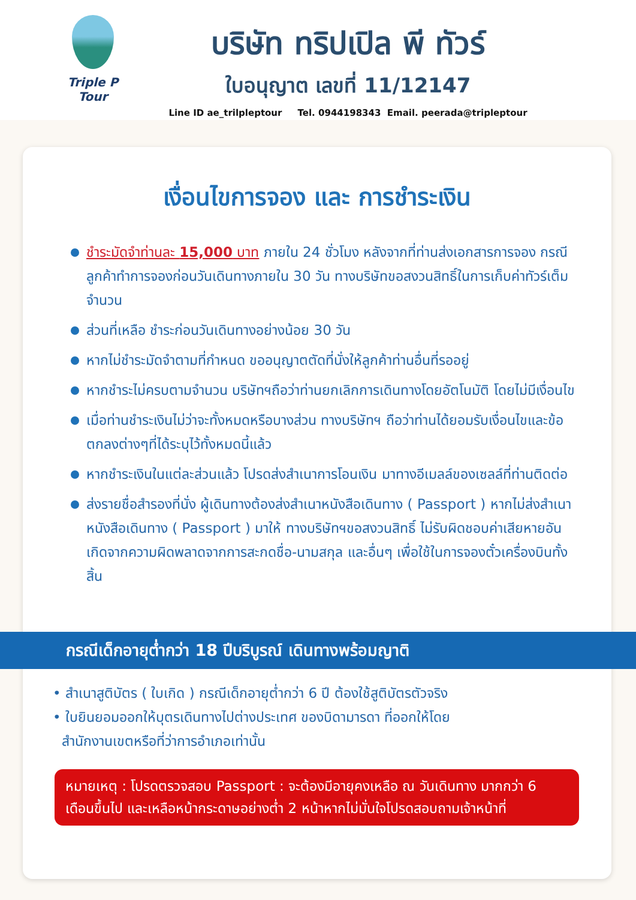Triple P Tour
บริษัท ทริปเปิล พี ทัวร์
ใบอนุญาต เลขที่ 11/12147
Line ID ae_trilpleptour Tel. 0944198343 Email. peerada@tripleptour
เงื่อนไขการจอง และ การชำระเงิน
ชำระมัดจำท่านละ 15,000 บาท ภายใน 24 ชั่วโมง หลังจากที่ท่านส่งเอกสารการจอง กรณีลูกค้าทำการจองก่อนวันเดินทางภายใน 30 วัน ทางบริษัทขอสงวนสิทธิ์ในการเก็บค่าทัวร์เต็มจำนวน
ส่วนที่เหลือ ชำระก่อนวันเดินทางอย่างน้อย 30 วัน
หากไม่ชำระมัดจำตามที่กำหนด ขออนุญาตตัดที่นั่งให้ลูกค้าท่านอื่นที่รออยู่
หากชำระไม่ครบตามจำนวน บริษัทฯถือว่าท่านยกเลิกการเดินทางโดยอัตโนมัติ โดยไม่มีเงื่อนไข
เมื่อท่านชำระเงินไม่ว่าจะทั้งหมดหรือบางส่วน ทางบริษัทฯ ถือว่าท่านได้ยอมรับเงื่อนไขและข้อตกลงต่างๆที่ได้ระบุไว้ทั้งหมดนี้แล้ว
หากชำระเงินในแต่ละส่วนแล้ว โปรดส่งสำเนาการโอนเงิน มาทางอีเมลล์ของเซลล์ที่ท่านติดต่อ
ส่งรายชื่อสำรองที่นั่ง ผู้เดินทางต้องส่งสำเนาหนังสือเดินทาง ( Passport ) หากไม่ส่งสำเนาหนังสือเดินทาง ( Passport ) มาให้ ทางบริษัทฯขอสงวนสิทธิ์ ไม่รับผิดชอบค่าเสียหายอันเกิดจากความผิดพลาดจากการสะกดชื่อ-นามสกุล และอื่นๆ เพื่อใช้ในการจองตั๋วเครื่องบินทั้งสิ้น
กรณีเด็กอายุต่ำกว่า 18 ปีบริบูรณ์ เดินทางพร้อมญาติ
• สำเนาสูติบัตร ( ใบเกิด ) กรณีเด็กอายุต่ำกว่า 6 ปี ต้องใช้สูติบัตรตัวจริง
• ใบยินยอมออกให้บุตรเดินทางไปต่างประเทศ ของบิดามารดา ที่ออกให้โดย
สำนักงานเขตหรือที่ว่าการอำเภอเท่านั้น
หมายเหตุ : โปรดตรวจสอบ Passport : จะต้องมีอายุคงเหลือ ณ วันเดินทาง มากกว่า 6 เดือนขึ้นไป และเหลือหน้ากระดาษอย่างต่ำ 2 หน้าหากไม่มั่นใจโปรดสอบถามเจ้าหน้าที่